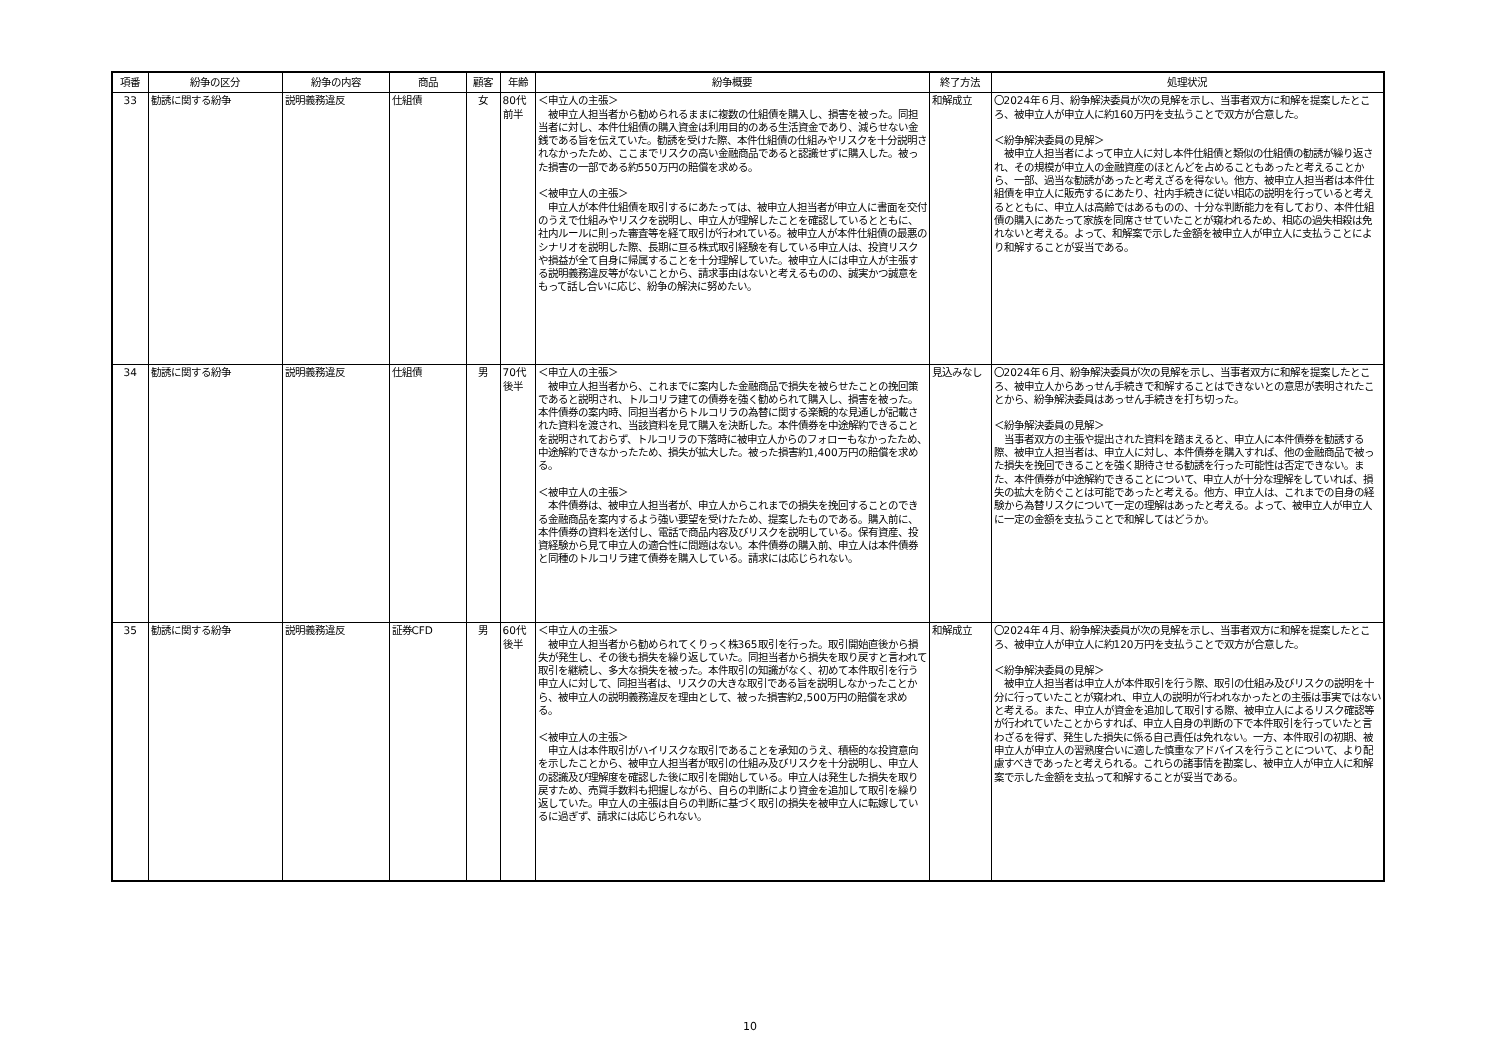| 項番 | 紛争の区分 | 紛争の内容 | 商品 | 顧客 | 年齢 | 紛争概要 | 終了方法 | 処理状況 |
| --- | --- | --- | --- | --- | --- | --- | --- | --- |
| 33 | 勧誘に関する紛争 | 説明義務違反 | 仕組債 | 女 | 80代 前半 | ＜申立人の主張＞ 被申立人担当者から勧められるままに複数の仕組債を購入し、損害を被った。同担当者に対し、本件仕組債の購入資金は利用目的のある生活資金であり、減らせない金銭である旨を伝えていた。勧誘を受けた際、本件仕組債の仕組みやリスクを十分説明されなかったため、ここまでリスクの高い金融商品であると認識せずに購入した。被った損害の一部である約550万円の賠償を求める。 ＜被申立人の主張＞ 申立人が本件仕組債を取引するにあたっては、被申立人担当者が申立人に書面を交付のうえで仕組みやリスクを説明し、申立人が理解したことを確認しているとともに、社内ルールに則った審査等を経て取引が行われている。被申立人が本件仕組債の最悪のシナリオを説明した際、長期に亘る株式取引経験を有している申立人は、投資リスクや損益が全て自身に帰属することを十分理解していた。被申立人には申立人が主張する説明義務違反等がないことから、請求事由はないと考えるものの、誠実かつ誠意をもって話し合いに応じ、紛争の解決に努めたい。 | 和解成立 | 〇2024年６月、紛争解決委員が次の見解を示し、当事者双方に和解を提案したところ、被申立人が申立人に約160万円を支払うことで双方が合意した。 ＜紛争解決委員の見解＞ 被申立人担当者によって申立人に対し本件仕組債と類似の仕組債の勧誘が繰り返され、その規模が申立人の金融資産のほとんどを占めることもあったと考えることから、一部、過当な勧誘があったと考えざるを得ない。他方、被申立人担当者は本件仕組債を申立人に販売するにあたり、社内手続きに従い相応の説明を行っていると考えるとともに、申立人は高齢ではあるものの、十分な判断能力を有しており、本件仕組債の購入にあたって家族を同席させていたことが窺われるため、相応の過失相殺は免れないと考える。よって、和解案で示した金額を被申立人が申立人に支払うことにより和解することが妥当である。 |
| 34 | 勧誘に関する紛争 | 説明義務違反 | 仕組債 | 男 | 70代 後半 | ＜申立人の主張＞ 被申立人担当者から、これまでに案内した金融商品で損失を被らせたことの挽回策であると説明され、トルコリラ建ての債券を強く勧められて購入し、損害を被った。本件債券の案内時、同担当者からトルコリラの為替に関する楽観的な見通しが記載された資料を渡され、当該資料を見て購入を決断した。本件債券を中途解約できることを説明されておらず、トルコリラの下落時に被申立人からのフォローもなかったため、中途解約できなかったため、損失が拡大した。被った損害約1,400万円の賠償を求める。 ＜被申立人の主張＞ 本件債券は、被申立人担当者が、申立人からこれまでの損失を挽回することのできる金融商品を案内するよう強い要望を受けたため、提案したものである。購入前に、本件債券の資料を送付し、電話で商品内容及びリスクを説明している。保有資産、投資経験から見て申立人の適合性に問題はない。本件債券の購入前、申立人は本件債券と同種のトルコリラ建て債券を購入している。請求には応じられない。 | 見込みなし | 〇2024年６月、紛争解決委員が次の見解を示し、当事者双方に和解を提案したところ、被申立人からあっせん手続きで和解することはできないとの意思が表明されたことから、紛争解決委員はあっせん手続きを打ち切った。 ＜紛争解決委員の見解＞ 当事者双方の主張や提出された資料を踏まえると、申立人に本件債券を勧誘する際、被申立人担当者は、申立人に対し、本件債券を購入すれば、他の金融商品で被った損失を挽回できることを強く期待させる勧誘を行った可能性は否定できない。また、本件債券が中途解約できることについて、申立人が十分な理解をしていれば、損失の拡大を防ぐことは可能であったと考える。他方、申立人は、これまでの自身の経験から為替リスクについて一定の理解はあったと考える。よって、被申立人が申立人に一定の金額を支払うことで和解してはどうか。 |
| 35 | 勧誘に関する紛争 | 説明義務違反 | 証券CFD | 男 | 60代 後半 | ＜申立人の主張＞ 被申立人担当者から勧められてくりっく株365取引を行った。取引開始直後から損失が発生し、その後も損失を繰り返していた。同担当者から損失を取り戻すと言われて取引を継続し、多大な損失を被った。本件取引の知識がなく、初めて本件取引を行う申立人に対して、同担当者は、リスクの大きな取引である旨を説明しなかったことから、被申立人の説明義務違反を理由として、被った損害約2,500万円の賠償を求める。 ＜被申立人の主張＞ 申立人は本件取引がハイリスクな取引であることを承知のうえ、積極的な投資意向を示したことから、被申立人担当者が取引の仕組み及びリスクを十分説明し、申立人の認識及び理解度を確認した後に取引を開始している。申立人は発生した損失を取り戻すため、売買手数料も把握しながら、自らの判断により資金を追加して取引を繰り返していた。申立人の主張は自らの判断に基づく取引の損失を被申立人に転嫁しているに過ぎず、請求には応じられない。 | 和解成立 | 〇2024年４月、紛争解決委員が次の見解を示し、当事者双方に和解を提案したところ、被申立人が申立人に約120万円を支払うことで双方が合意した。 ＜紛争解決委員の見解＞ 被申立人担当者は申立人が本件取引を行う際、取引の仕組み及びリスクの説明を十分に行っていたことが窺われ、申立人の説明が行われなかったとの主張は事実ではないと考える。また、申立人が資金を追加して取引する際、被申立人によるリスク確認等が行われていたことからすれば、申立人自身の判断の下で本件取引を行っていたと言わざるを得ず、発生した損失に係る自己責任は免れない。一方、本件取引の初期、被申立人が申立人の習熟度合いに適した慎重なアドバイスを行うことについて、より配慮すべきであったと考えられる。これらの諸事情を勘案し、被申立人が申立人に和解案で示した金額を支払って和解することが妥当である。 |
10